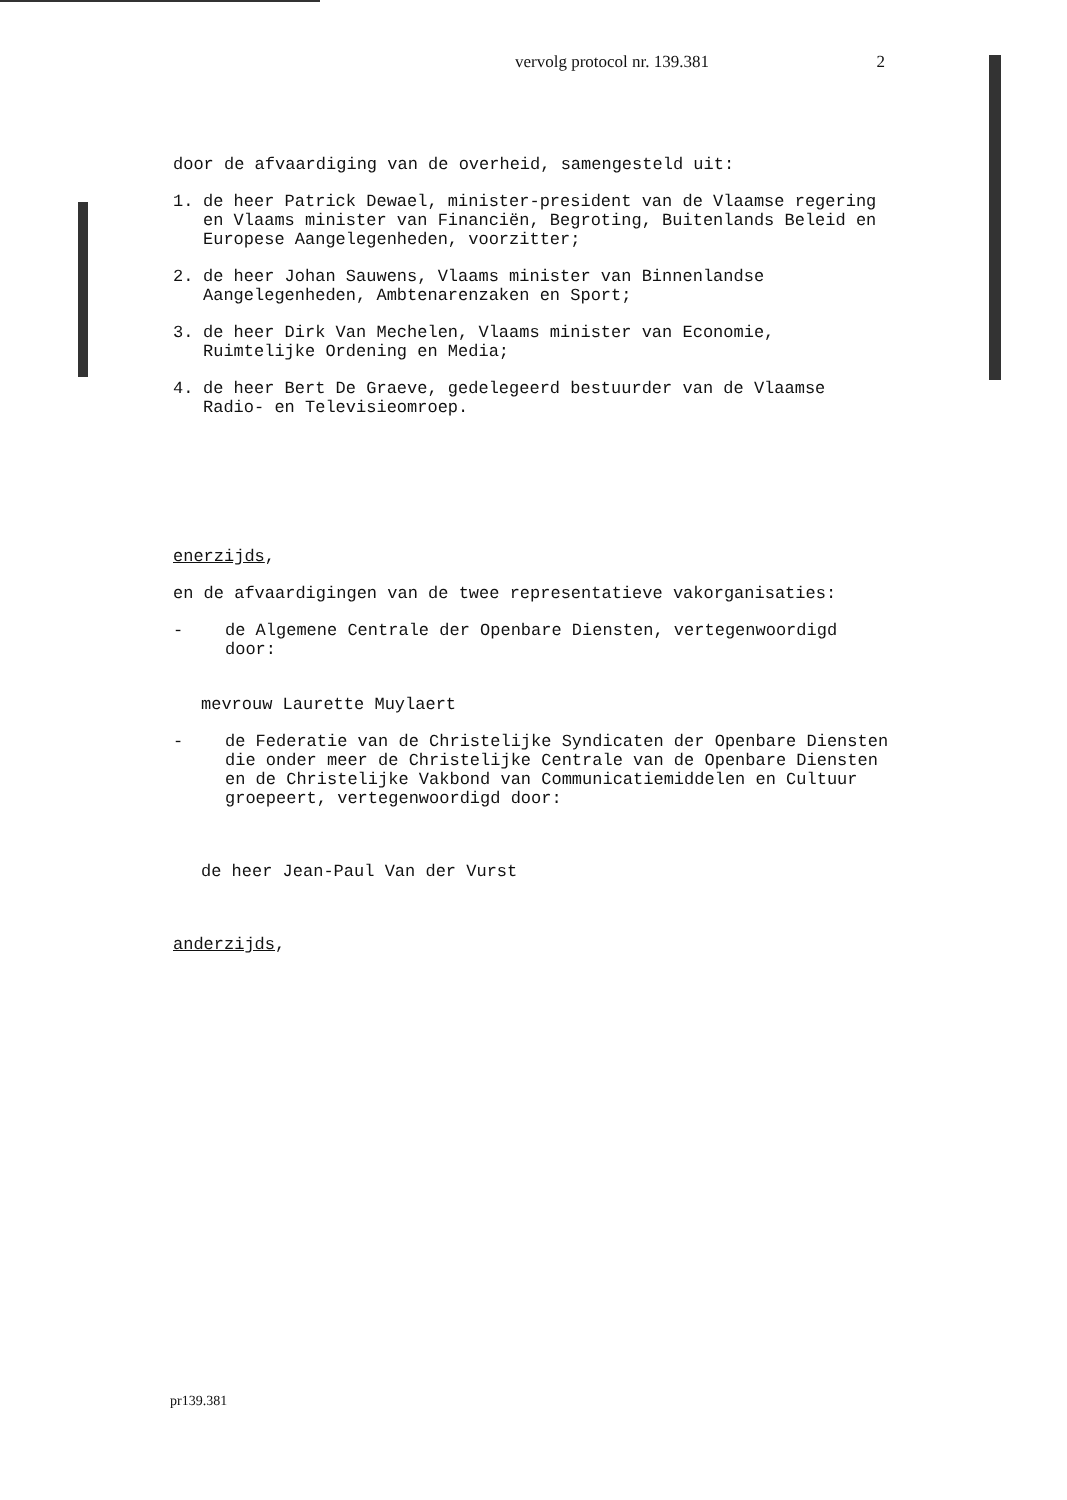vervolg protocol nr. 139.381 2
door de afvaardiging van de overheid, samengesteld uit:
1. de heer Patrick Dewael, minister-president van de Vlaamse regering en Vlaams minister van Financiën, Begroting, Buitenlands Beleid en Europese Aangelegenheden, voorzitter;
2. de heer Johan Sauwens, Vlaams minister van Binnenlandse Aangelegenheden, Ambtenarenzaken en Sport;
3. de heer Dirk Van Mechelen, Vlaams minister van Economie, Ruimtelijke Ordening en Media;
4. de heer Bert De Graeve, gedelegeerd bestuurder van de Vlaamse Radio- en Televisieomroep.
enerzijds,
en de afvaardigingen van de twee representatieve vakorganisaties:
- de Algemene Centrale der Openbare Diensten, vertegenwoordigd door:
mevrouw Laurette Muylaert
- de Federatie van de Christelijke Syndicaten der Openbare Diensten die onder meer de Christelijke Centrale van de Openbare Diensten en de Christelijke Vakbond van Communicatiemiddelen en Cultuur groepeert, vertegenwoordigd door:
de heer Jean-Paul Van der Vurst
anderzijds,
pr139.381